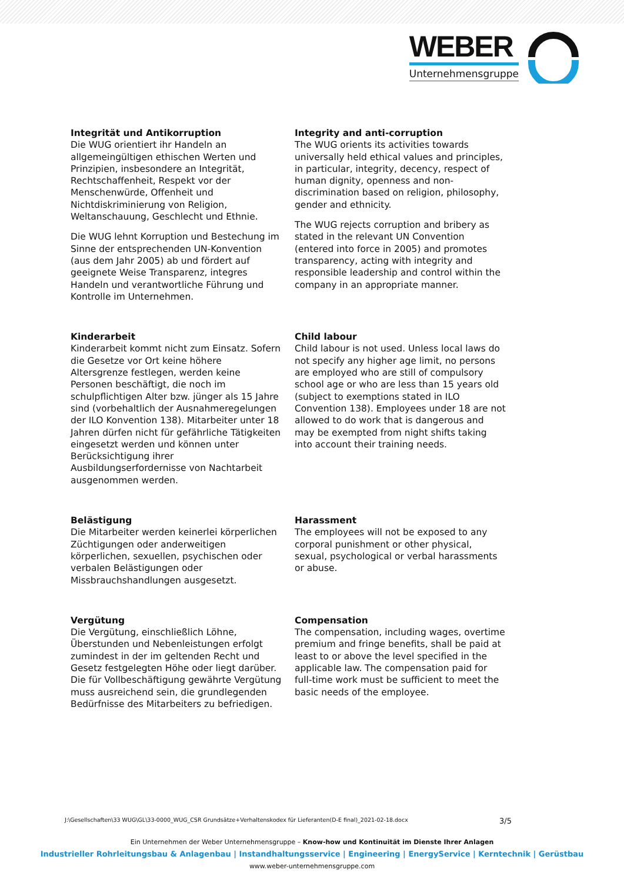WEBER
Unternehmensgruppe
Integrität und Antikorruption
Die WUG orientiert ihr Handeln an allgemeingültigen ethischen Werten und Prinzipien, insbesondere an Integrität, Rechtschaffenheit, Respekt vor der Menschenwürde, Offenheit und Nichtdiskriminierung von Religion, Weltanschauung, Geschlecht und Ethnie.
Die WUG lehnt Korruption und Bestechung im Sinne der entsprechenden UN-Konvention (aus dem Jahr 2005) ab und fördert auf geeignete Weise Transparenz, integres Handeln und verantwortliche Führung und Kontrolle im Unternehmen.
Integrity and anti-corruption
The WUG orients its activities towards universally held ethical values and principles, in particular, integrity, decency, respect of human dignity, openness and non-discrimination based on religion, philosophy, gender and ethnicity.
The WUG rejects corruption and bribery as stated in the relevant UN Convention (entered into force in 2005) and promotes transparency, acting with integrity and responsible leadership and control within the company in an appropriate manner.
Kinderarbeit
Kinderarbeit kommt nicht zum Einsatz. Sofern die Gesetze vor Ort keine höhere Altersgrenze festlegen, werden keine Personen beschäftigt, die noch im schulpflichtigen Alter bzw. jünger als 15 Jahre sind (vorbehaltlich der Ausnahmeregelungen der ILO Konvention 138). Mitarbeiter unter 18 Jahren dürfen nicht für gefährliche Tätigkeiten eingesetzt werden und können unter Berücksichtigung ihrer Ausbildungserfordernisse von Nachtarbeit ausgenommen werden.
Child labour
Child labour is not used. Unless local laws do not specify any higher age limit, no persons are employed who are still of compulsory school age or who are less than 15 years old (subject to exemptions stated in ILO Convention 138). Employees under 18 are not allowed to do work that is dangerous and may be exempted from night shifts taking into account their training needs.
Belästigung
Die Mitarbeiter werden keinerlei körperlichen Züchtigungen oder anderweitigen körperlichen, sexuellen, psychischen oder verbalen Belästigungen oder Missbrauchshandlungen ausgesetzt.
Harassment
The employees will not be exposed to any corporal punishment or other physical, sexual, psychological or verbal harassments or abuse.
Vergütung
Die Vergütung, einschließlich Löhne, Überstunden und Nebenleistungen erfolgt zumindest in der im geltenden Recht und Gesetz festgelegten Höhe oder liegt darüber. Die für Vollbeschäftigung gewährte Vergütung muss ausreichend sein, die grundlegenden Bedürfnisse des Mitarbeiters zu befriedigen.
Compensation
The compensation, including wages, overtime premium and fringe benefits, shall be paid at least to or above the level specified in the applicable law. The compensation paid for full-time work must be sufficient to meet the basic needs of the employee.
J:\Gesellschaften\33 WUG\GL\33-0000_WUG_CSR Grundsätze+Verhaltenskodex für Lieferanten(D-E final)_2021-02-18.docx 3/5
Ein Unternehmen der Weber Unternehmensgruppe – Know-how und Kontinuität im Dienste Ihrer Anlagen
Industrieller Rohrleitungsbau & Anlagenbau | Instandhaltungsservice | Engineering | EnergyService | Kerntechnik | Gerüstbau
www.weber-unternehmensgruppe.com